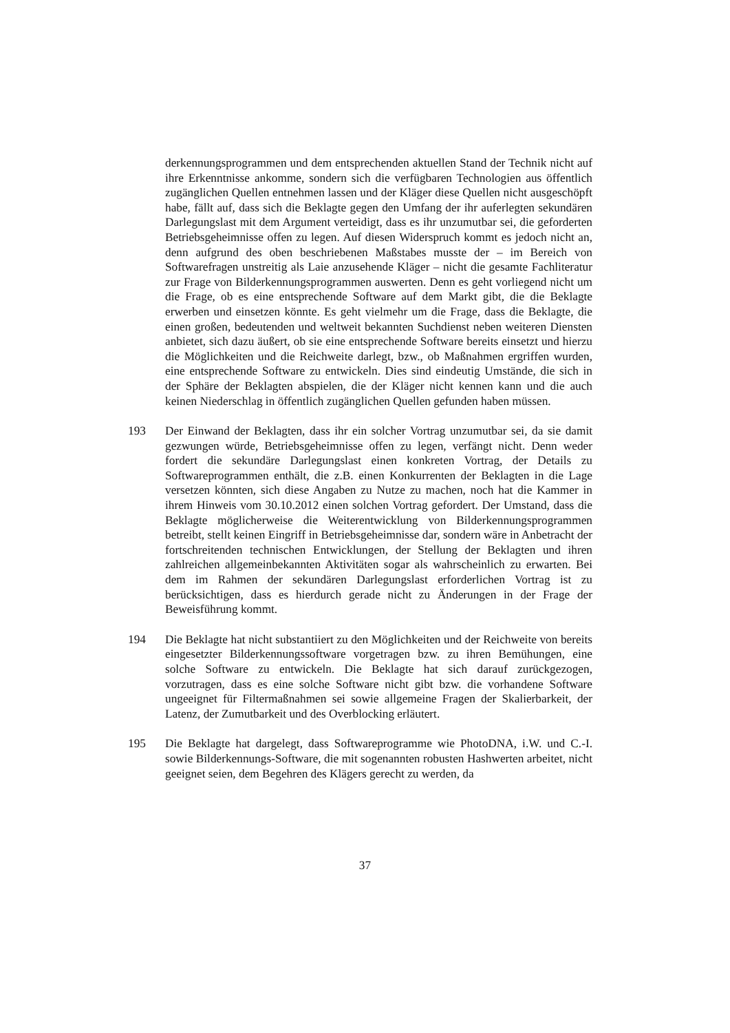derkennungsprogrammen und dem entsprechenden aktuellen Stand der Technik nicht auf ihre Erkenntnisse ankomme, sondern sich die verfügbaren Technologien aus öffentlich zugänglichen Quellen entnehmen lassen und der Kläger diese Quellen nicht ausgeschöpft habe, fällt auf, dass sich die Beklagte gegen den Umfang der ihr auferlegten sekundären Darlegungslast mit dem Argument verteidigt, dass es ihr unzumutbar sei, die geforderten Betriebsgeheimnisse offen zu legen. Auf diesen Widerspruch kommt es jedoch nicht an, denn aufgrund des oben beschriebenen Maßstabes musste der – im Bereich von Softwarefragen unstreitig als Laie anzusehende Kläger – nicht die gesamte Fachliteratur zur Frage von Bilderkennungsprogrammen auswerten. Denn es geht vorliegend nicht um die Frage, ob es eine entsprechende Software auf dem Markt gibt, die die Beklagte erwerben und einsetzen könnte. Es geht vielmehr um die Frage, dass die Beklagte, die einen großen, bedeutenden und weltweit bekannten Suchdienst neben weiteren Diensten anbietet, sich dazu äußert, ob sie eine entsprechende Software bereits einsetzt und hierzu die Möglichkeiten und die Reichweite darlegt, bzw., ob Maßnahmen ergriffen wurden, eine entsprechende Software zu entwickeln. Dies sind eindeutig Umstände, die sich in der Sphäre der Beklagten abspielen, die der Kläger nicht kennen kann und die auch keinen Niederschlag in öffentlich zugänglichen Quellen gefunden haben müssen.
193 Der Einwand der Beklagten, dass ihr ein solcher Vortrag unzumutbar sei, da sie damit gezwungen würde, Betriebsgeheimnisse offen zu legen, verfängt nicht. Denn weder fordert die sekundäre Darlegungslast einen konkreten Vortrag, der Details zu Softwareprogrammen enthält, die z.B. einen Konkurrenten der Beklagten in die Lage versetzen könnten, sich diese Angaben zu Nutze zu machen, noch hat die Kammer in ihrem Hinweis vom 30.10.2012 einen solchen Vortrag gefordert. Der Umstand, dass die Beklagte möglicherweise die Weiterentwicklung von Bilderkennungsprogrammen betreibt, stellt keinen Eingriff in Betriebsgeheimnisse dar, sondern wäre in Anbetracht der fortschreitenden technischen Entwicklungen, der Stellung der Beklagten und ihren zahlreichen allgemeinbekannten Aktivitäten sogar als wahrscheinlich zu erwarten. Bei dem im Rahmen der sekundären Darlegungslast erforderlichen Vortrag ist zu berücksichtigen, dass es hierdurch gerade nicht zu Änderungen in der Frage der Beweisführung kommt.
194 Die Beklagte hat nicht substantiiert zu den Möglichkeiten und der Reichweite von bereits eingesetzter Bilderkennungssoftware vorgetragen bzw. zu ihren Bemühungen, eine solche Software zu entwickeln. Die Beklagte hat sich darauf zurückgezogen, vorzutragen, dass es eine solche Software nicht gibt bzw. die vorhandene Software ungeeignet für Filtermaßnahmen sei sowie allgemeine Fragen der Skalierbarkeit, der Latenz, der Zumutbarkeit und des Overblocking erläutert.
195 Die Beklagte hat dargelegt, dass Softwareprogramme wie PhotoDNA, i.W. und C.-I. sowie Bilderkennungs-Software, die mit sogenannten robusten Hashwerten arbeitet, nicht geeignet seien, dem Begehren des Klägers gerecht zu werden, da
37